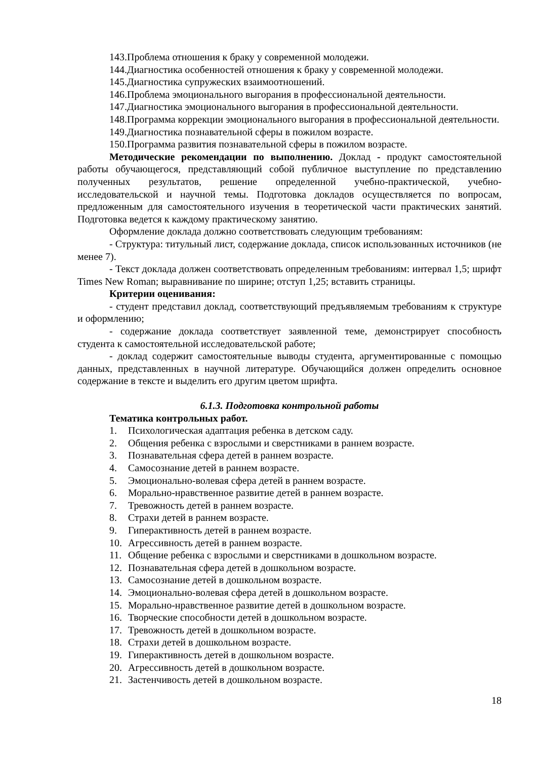143.Проблема отношения к браку у современной молодежи.
144.Диагностика особенностей отношения к браку у современной молодежи.
145.Диагностика супружеских взаимоотношений.
146.Проблема эмоционального выгорания в профессиональной деятельности.
147.Диагностика эмоционального выгорания в профессиональной деятельности.
148.Программа коррекции эмоционального выгорания в профессиональной деятельности.
149.Диагностика познавательной сферы в пожилом возрасте.
150.Программа развития познавательной сферы в пожилом возрасте.
Методические рекомендации по выполнению. Доклад - продукт самостоятельной работы обучающегося, представляющий собой публичное выступление по представлению полученных результатов, решение определенной учебно-практической, учебно-исследовательской и научной темы. Подготовка докладов осуществляется по вопросам, предложенным для самостоятельного изучения в теоретической части практических занятий. Подготовка ведется к каждому практическому занятию.
Оформление доклада должно соответствовать следующим требованиям:
- Структура: титульный лист, содержание доклада, список использованных источников (не менее 7).
- Текст доклада должен соответствовать определенным требованиям: интервал 1,5; шрифт Times New Roman; выравнивание по ширине; отступ 1,25; вставить страницы.
Критерии оценивания:
- студент представил доклад, соответствующий предъявляемым требованиям к структуре и оформлению;
- содержание доклада соответствует заявленной теме, демонстрирует способность студента к самостоятельной исследовательской работе;
- доклад содержит самостоятельные выводы студента, аргументированные с помощью данных, представленных в научной литературе. Обучающийся должен определить основное содержание в тексте и выделить его другим цветом шрифта.
6.1.3. Подготовка контрольной работы
Тематика контрольных работ.
1. Психологическая адаптация ребенка в детском саду.
2. Общения ребенка с взрослыми и сверстниками в раннем возрасте.
3. Познавательная сфера детей в раннем возрасте.
4. Самосознание детей в раннем возрасте.
5. Эмоционально-волевая сфера детей в раннем возрасте.
6. Морально-нравственное развитие детей в раннем возрасте.
7. Тревожность детей в раннем возрасте.
8. Страхи детей в раннем возрасте.
9. Гиперактивность детей в раннем возрасте.
10. Агрессивность детей в раннем возрасте.
11. Общение ребенка с взрослыми и сверстниками в дошкольном возрасте.
12. Познавательная сфера детей в дошкольном возрасте.
13. Самосознание детей в дошкольном возрасте.
14. Эмоционально-волевая сфера детей в дошкольном возрасте.
15. Морально-нравственное развитие детей в дошкольном возрасте.
16. Творческие способности детей в дошкольном возрасте.
17. Тревожность детей в дошкольном возрасте.
18. Страхи детей в дошкольном возрасте.
19. Гиперактивность детей в дошкольном возрасте.
20. Агрессивность детей в дошкольном возрасте.
21. Застенчивость детей в дошкольном возрасте.
18